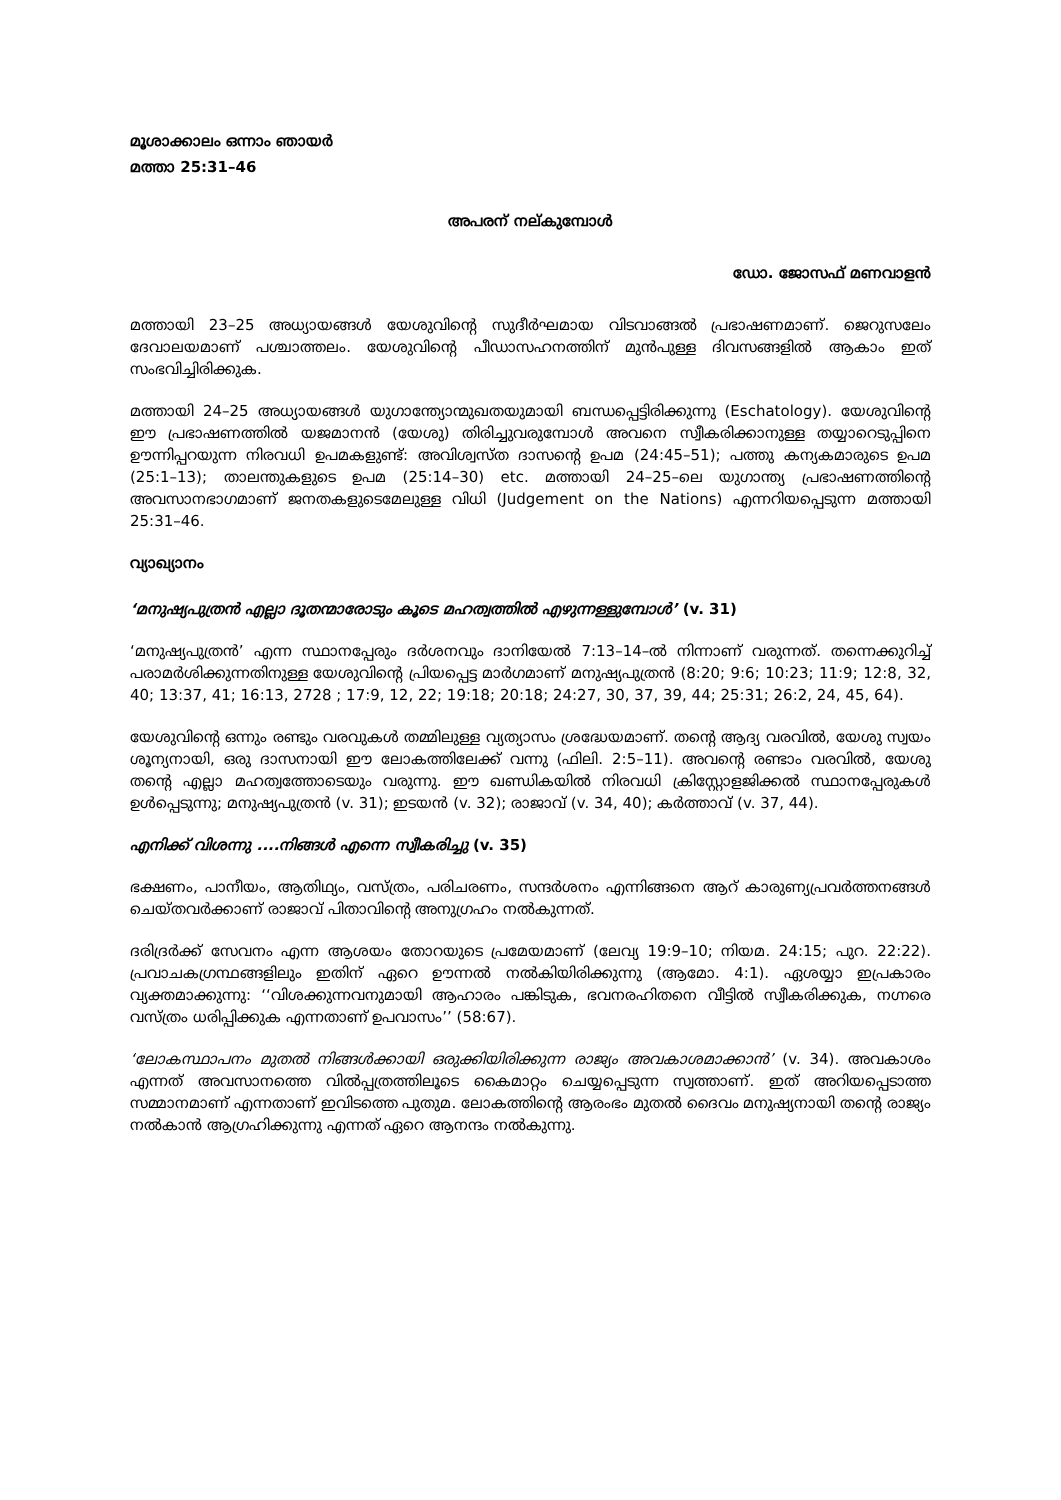മൂശാക്കാലം ഒന്നാം ഞായർ
മത്താ 25:31–46
അപരന് നല്കുമ്പോൾ
ഡോ. ജോസഫ് മണവാളൻ
മത്തായി 23–25 അധ്യായങ്ങൾ യേശുവിന്റെ സുദീർഘമായ വിടവാങ്ങൽ പ്രഭാഷണമാണ്. ജെറുസലേം ദേവാലയമാണ് പശ്ചാത്തലം. യേശുവിന്റെ പീഡാസഹനത്തിന് മുൻപുള്ള ദിവസങ്ങളിൽ ആകാം ഇത് സംഭവിച്ചിരിക്കുക.
മത്തായി 24–25 അധ്യായങ്ങൾ യുഗാന്ത്യോന്മുഖതയുമായി ബന്ധപ്പെട്ടിരിക്കുന്നു (Eschatology). യേശുവിന്റെ ഈ പ്രഭാഷണത്തിൽ യജമാനൻ (യേശു) തിരിച്ചുവരുമ്പോൾ അവനെ സ്വീകരിക്കാനുള്ള തയ്യാറെടുപ്പിനെ ഊന്നിപ്പറയുന്ന നിരവധി ഉപമകളുണ്ട്: അവിശ്വസ്ത ദാസന്റെ ഉപമ (24:45–51); പത്തു കന്യകമാരുടെ ഉപമ (25:1–13); താലന്തുകളുടെ ഉപമ (25:14–30) etc. മത്തായി 24–25–ലെ യുഗാന്ത്യ പ്രഭാഷണത്തിന്റെ അവസാനഭാഗമാണ് ജനതകളുടെമേലുള്ള വിധി (Judgement on the Nations) എന്നറിയപ്പെടുന്ന മത്തായി 25:31–46.
വ്യാഖ്യാനം
‘മനുഷ്യപുത്രൻ എല്ലാ ദൂതന്മാരോടും കൂടെ മഹത്വത്തിൽ എഴുന്നള്ളുമ്പോൾ’ (v. 31)
‘മനുഷ്യപുത്രൻ’ എന്ന സ്ഥാനപ്പേരും ദർശനവും ദാനിയേൽ 7:13–14–ൽ നിന്നാണ് വരുന്നത്. തന്നെക്കുറിച്ച് പരാമർശിക്കുന്നതിനുള്ള യേശുവിന്റെ പ്രിയപ്പെട്ട മാർഗമാണ് മനുഷ്യപുത്രൻ (8:20; 9:6; 10:23; 11:9; 12:8, 32, 40; 13:37, 41; 16:13, 2728 ; 17:9, 12, 22; 19:18; 20:18; 24:27, 30, 37, 39, 44; 25:31; 26:2, 24, 45, 64).
യേശുവിന്റെ ഒന്നും രണ്ടും വരവുകൾ തമ്മിലുള്ള വ്യത്യാസം ശ്രദ്ധേയമാണ്. തന്റെ ആദ്യ വരവിൽ, യേശു സ്വയം ശൂന്യനായി, ഒരു ദാസനായി ഈ ലോകത്തിലേക്ക് വന്നു (ഫിലി. 2:5–11). അവന്റെ രണ്ടാം വരവിൽ, യേശു തന്റെ എല്ലാ മഹത്വത്തോടെയും വരുന്നു. ഈ ഖണ്ഡികയിൽ നിരവധി ക്രിസ്റ്റോളജിക്കൽ സ്ഥാനപ്പേരുകൾ ഉൾപ്പെടുന്നു; മനുഷ്യപുത്രൻ (v. 31); ഇടയൻ (v. 32); രാജാവ് (v. 34, 40); കർത്താവ് (v. 37, 44).
എനിക്ക് വിശന്നു ....നിങ്ങൾ എന്നെ സ്വീകരിച്ചു (v. 35)
ഭക്ഷണം, പാനീയം, ആതിഥ്യം, വസ്ത്രം, പരിചരണം, സന്ദർശനം എന്നിങ്ങനെ ആറ് കാരുണ്യപ്രവർത്തനങ്ങൾ ചെയ്തവർക്കാണ് രാജാവ് പിതാവിന്റെ അനുഗ്രഹം നൽകുന്നത്.
ദരിദ്രർക്ക് സേവനം എന്ന ആശയം തോറയുടെ പ്രമേയമാണ് (ലേവ്യ 19:9–10; നിയമ. 24:15; പുറ. 22:22). പ്രവാചകഗ്രന്ഥങ്ങളിലും ഇതിന് ഏറെ ഊന്നൽ നൽകിയിരിക്കുന്നു (ആമോ. 4:1). ഏശയ്യാ ഇപ്രകാരം വ്യക്തമാക്കുന്നു: ‘‘വിശക്കുന്നവനുമായി ആഹാരം പങ്കിടുക, ഭവനരഹിതനെ വീട്ടിൽ സ്വീകരിക്കുക, നഗ്നരെ വസ്ത്രം ധരിപ്പിക്കുക എന്നതാണ് ഉപവാസം’’ (58:67).
‘ലോകസ്ഥാപനം മുതൽ നിങ്ങൾക്കായി ഒരുക്കിയിരിക്കുന്ന രാജ്യം അവകാശമാക്കാൻ’ (v. 34). അവകാശം എന്നത് അവസാനത്തെ വിൽപ്പത്രത്തിലൂടെ കൈമാറ്റം ചെയ്യപ്പെടുന്ന സ്വത്താണ്. ഇത് അറിയപ്പെടാത്ത സമ്മാനമാണ് എന്നതാണ് ഇവിടത്തെ പുതുമ. ലോകത്തിന്റെ ആരംഭം മുതൽ ദൈവം മനുഷ്യനായി തന്റെ രാജ്യം നൽകാൻ ആഗ്രഹിക്കുന്നു എന്നത് ഏറെ ആനന്ദം നൽകുന്നു.